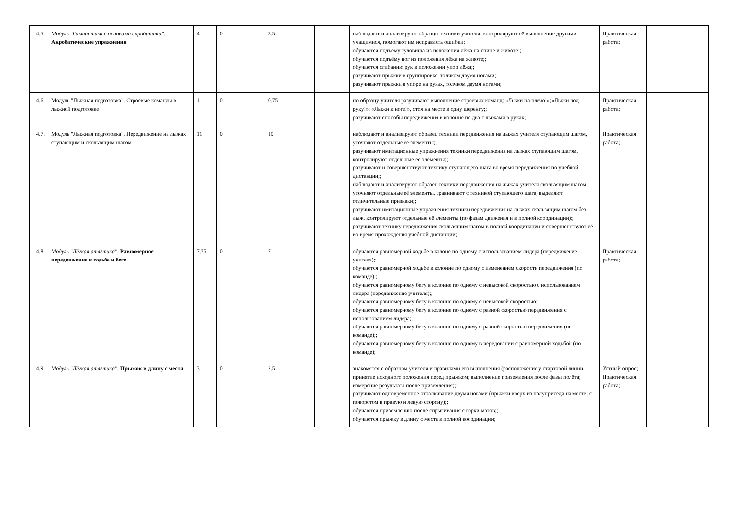| 4.5. | Модуль "Гимнастика с основами акробатики". Акробатические упражнения | 4 | 0 | 3.5 | | наблюдают и анализируют образцы техники учителя, контролируют её выполнение другими учащимися, помогают им исправлять ошибки; обучаются подъёму туловища из положения лёжа на спине и животе;; обучаются подъёму ног из положения лёжа на животе;; обучаются сгибанию рук в положении упор лёжа;; разучивают прыжки в группировке, толчком двумя ногами;; разучивают прыжки в упоре на руках, толчком двумя ногами; | Практическая работа; | |
| 4.6. | Модуль "Лыжная подготовка". Строевые команды в лыжной подготовке | 1 | 0 | 0.75 | | по образцу учителя разучивают выполнение строевых команд: «Лыжи на плечо!»;«Лыжи под руку!»; «Лыжи к ноге!», стоя на месте в одну шеренгу;; разучивают способы передвижения в колонне по два с лыжами в руках; | Практическая работа; | |
| 4.7. | Модуль "Лыжная подготовка". Передвижение на лыжах ступающим и скользящим шагом | 11 | 0 | 10 | | наблюдают и анализируют образец техники передвижения на лыжах учителя ступающим шагом, уточняют отдельные её элементы;; разучивают имитационные упражнения техники передвижения на лыжах ступающим шагом, контролируют отдельные её элементы;; разучивают и совершенствуют технику ступающего шага во время передвижения по учебной дистанции;; наблюдают и анализируют образец техники передвижения на лыжах учителя скользящим шагом, уточняют отдельные её элементы, сравнивают с техникой ступающего шага, выделяют отличительные признаки;; разучивают имитационные упражнения техники передвижения на лыжах скользящим шагом без лыж, контролируют отдельные её элементы (по фазам движения и в полной координации);; разучивают технику передвижения скользящим шагом в полной координации и совершенствуют её во время прохождения учебной дистанции; | Практическая работа; | |
| 4.8. | Модуль "Лёгкая атлетика". Равномерное передвижение в ходьбе и беге | 7.75 | 0 | 7 | | обучаются равномерной ходьбе в колоне по одному с использованием лидера (передвижение учителя);; обучаются равномерной ходьбе в колонне по одному с изменением скорости передвижения (по команде);; обучаются равномерному бегу в колонне по одному с невысокой скоростью с использованием лидера (передвижение учителя);; обучаются равномерному бегу в колонне по одному с невысокой скоростью;; обучаются равномерному бегу в колонне по одному с разной скоростью передвижения с использованием лидера;; обучаются равномерному бегу в колонне по одному с разной скоростью передвижения (по команде);; обучаются равномерному бегу в колонне по одному в чередовании с равномерной ходьбой (по команде); | Практическая работа; | |
| 4.9. | Модуль "Лёгкая атлетика". Прыжок в длину с места | 3 | 0 | 2.5 | | знакомятся с образцом учителя и правилами его выполнения (расположение у стартовой линии, принятие исходного положения перед прыжком; выполнение приземления после фазы полёта; измерение результата после приземления);; разучивают одновременное отталкивание двумя ногами (прыжки вверх из полуприседа на месте; с поворотом в правую и левую сторону);; обучаются приземлению после спрыгивания с горки матов;; обучаются прыжку в длину с места в полной координации; | Устный опрос; Практическая работа; | |